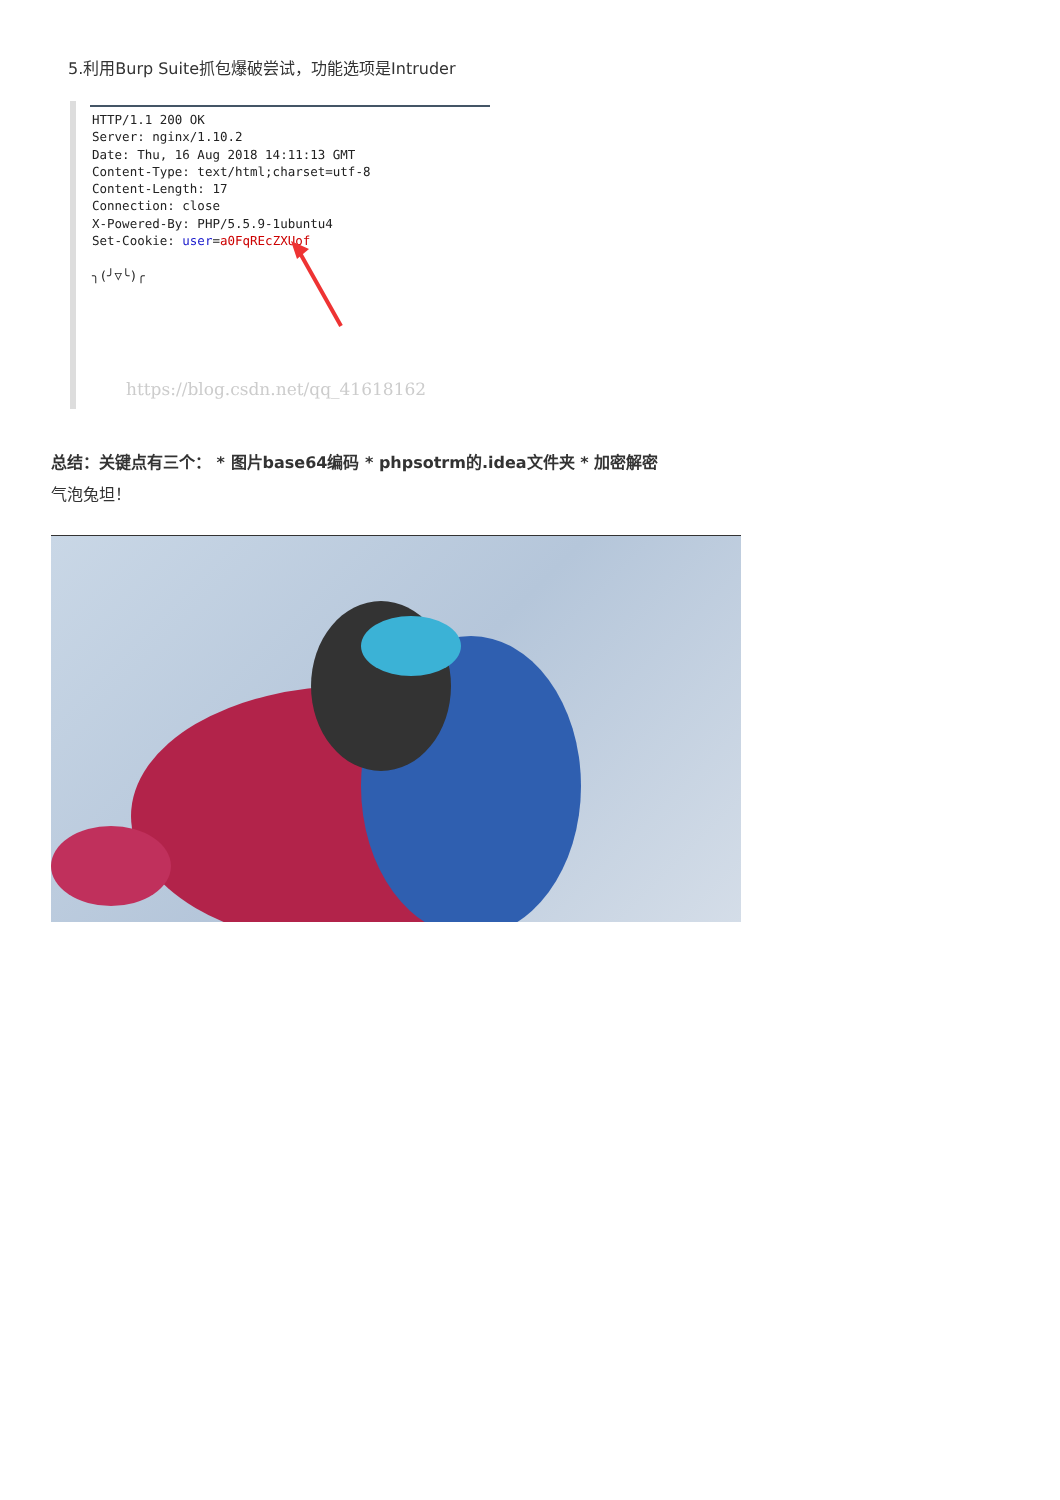5.利用Burp Suite抓包爆破尝试，功能选项是Intruder
HTTP/1.1 200 OK
Server: nginx/1.10.2
Date: Thu, 16 Aug 2018 14:11:13 GMT
Content-Type: text/html;charset=utf-8
Content-Length: 17
Connection: close
X-Powered-By: PHP/5.5.9-1ubuntu4
Set-Cookie: user=a0FqREcZXUof

╮(╯▽╰)╭
https://blog.csdn.net/qq_41618162
总结：关键点有三个： * 图片base64编码 * phpsotrm的.idea文件夹 * 加密解密
气泡兔坦！